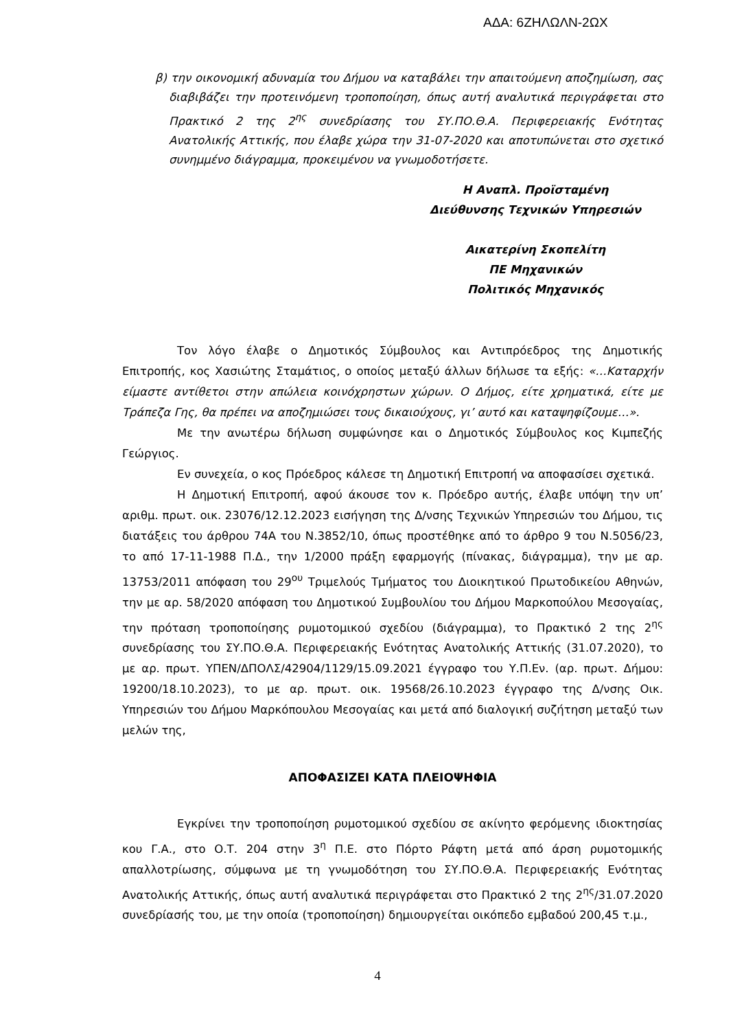ΑΔΑ: 6ΖΗΛΩΛΝ-2ΩΧ
β) την οικονομική αδυναμία του Δήμου να καταβάλει την απαιτούμενη αποζημίωση, σας διαβιβάζει την προτεινόμενη τροποποίηση, όπως αυτή αναλυτικά περιγράφεται στο Πρακτικό 2 της 2<sup>ης</sup> συνεδρίασης του ΣΥ.ΠΟ.Θ.Α. Περιφερειακής Ενότητας Ανατολικής Αττικής, που έλαβε χώρα την 31-07-2020 και αποτυπώνεται στο σχετικό συνημμένο διάγραμμα, προκειμένου να γνωμοδοτήσετε.
Η Αναπλ. Προϊσταμένη
Διεύθυνσης Τεχνικών Υπηρεσιών
Αικατερίνη Σκοπελίτη
ΠΕ Μηχανικών
Πολιτικός Μηχανικός
Τον λόγο έλαβε ο Δημοτικός Σύμβουλος και Αντιπρόεδρος της Δημοτικής Επιτροπής, κος Χασιώτης Σταμάτιος, ο οποίος μεταξύ άλλων δήλωσε τα εξής: «…Καταρχήν είμαστε αντίθετοι στην απώλεια κοινόχρηστων χώρων. Ο Δήμος, είτε χρηματικά, είτε με Τράπεζα Γης, θα πρέπει να αποζημιώσει τους δικαιούχους, γι’ αυτό και καταψηφίζουμε…».
Με την ανωτέρω δήλωση συμφώνησε και ο Δημοτικός Σύμβουλος κος Κιμπεζής Γεώργιος.
Εν συνεχεία, ο κος Πρόεδρος κάλεσε τη Δημοτική Επιτροπή να αποφασίσει σχετικά.
Η Δημοτική Επιτροπή, αφού άκουσε τον κ. Πρόεδρο αυτής, έλαβε υπόψη την υπ’ αριθμ. πρωτ. οικ. 23076/12.12.2023 εισήγηση της Δ/νσης Τεχνικών Υπηρεσιών του Δήμου, τις διατάξεις του άρθρου 74Α του Ν.3852/10, όπως προστέθηκε από το άρθρο 9 του Ν.5056/23, το από 17-11-1988 Π.Δ., την 1/2000 πράξη εφαρμογής (πίνακας, διάγραμμα), την με αρ. 13753/2011 απόφαση του 29<sup>ου</sup> Τριμελούς Τμήματος του Διοικητικού Πρωτοδικείου Αθηνών, την με αρ. 58/2020 απόφαση του Δημοτικού Συμβουλίου του Δήμου Μαρκοπούλου Μεσογαίας, την πρόταση τροποποίησης ρυμοτομικού σχεδίου (διάγραμμα), το Πρακτικό 2 της 2<sup>ης</sup> συνεδρίασης του ΣΥ.ΠΟ.Θ.Α. Περιφερειακής Ενότητας Ανατολικής Αττικής (31.07.2020), το με αρ. πρωτ. ΥΠΕΝ/ΔΠΟΛΣ/42904/1129/15.09.2021 έγγραφο του Υ.Π.Εν. (αρ. πρωτ. Δήμου: 19200/18.10.2023), το με αρ. πρωτ. οικ. 19568/26.10.2023 έγγραφο της Δ/νσης Οικ. Υπηρεσιών του Δήμου Μαρκόπουλου Μεσογαίας και μετά από διαλογική συζήτηση μεταξύ των μελών της,
ΑΠΟΦΑΣΙΖΕΙ ΚΑΤΑ ΠΛΕΙΟΨΗΦΙΑ
Εγκρίνει την τροποποίηση ρυμοτομικού σχεδίου σε ακίνητο φερόμενης ιδιοκτησίας κου Γ.Α., στο Ο.Τ. 204 στην 3<sup>η</sup> Π.Ε. στο Πόρτο Ράφτη μετά από άρση ρυμοτομικής απαλλοτρίωσης, σύμφωνα με τη γνωμοδότηση του ΣΥ.ΠΟ.Θ.Α. Περιφερειακής Ενότητας Ανατολικής Αττικής, όπως αυτή αναλυτικά περιγράφεται στο Πρακτικό 2 της 2<sup>ης</sup>/31.07.2020 συνεδρίασής του, με την οποία (τροποποίηση) δημιουργείται οικόπεδο εμβαδού 200,45 τ.μ.,
4